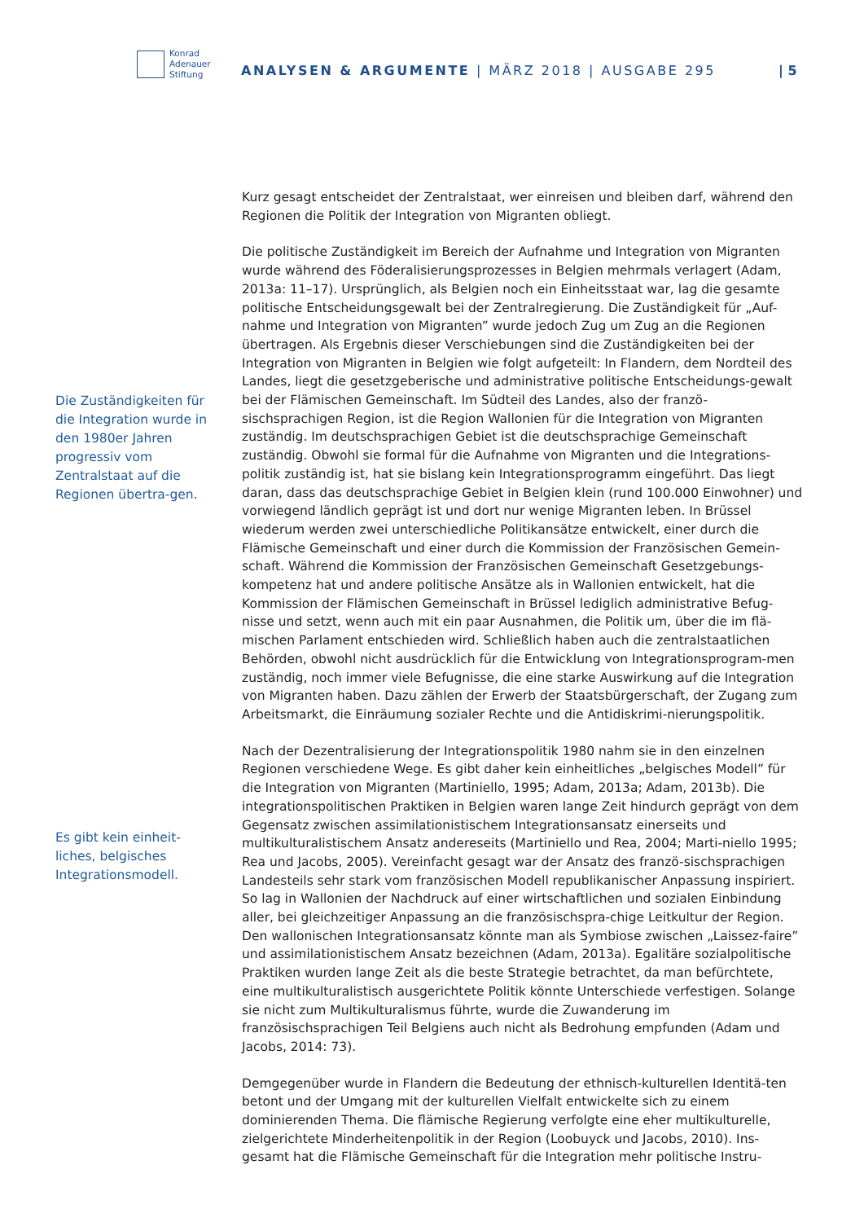Konrad
Adenauer
Stiftung
ANALYSEN & ARGUMENTE | MÄRZ 2018 | AUSGABE 295
| 5
Die Zuständigkeiten für die Integration wurde in den 1980er Jahren progressiv vom Zentralstaat auf die Regionen übertra-gen.
Es gibt kein einheit-liches, belgisches Integrationsmodell.
Kurz gesagt entscheidet der Zentralstaat, wer einreisen und bleiben darf, während den Regionen die Politik der Integration von Migranten obliegt.
Die politische Zuständigkeit im Bereich der Aufnahme und Integration von Migranten wurde während des Föderalisierungsprozesses in Belgien mehrmals verlagert (Adam, 2013a: 11–17). Ursprünglich, als Belgien noch ein Einheitsstaat war, lag die gesamte politische Entscheidungsgewalt bei der Zentralregierung. Die Zuständigkeit für „Auf-nahme und Integration von Migranten” wurde jedoch Zug um Zug an die Regionen übertragen. Als Ergebnis dieser Verschiebungen sind die Zuständigkeiten bei der Integration von Migranten in Belgien wie folgt aufgeteilt: In Flandern, dem Nordteil des Landes, liegt die gesetzgeberische und administrative politische Entscheidungs-gewalt bei der Flämischen Gemeinschaft. Im Südteil des Landes, also der franzö-sischsprachigen Region, ist die Region Wallonien für die Integration von Migranten zuständig. Im deutschsprachigen Gebiet ist die deutschsprachige Gemeinschaft zuständig. Obwohl sie formal für die Aufnahme von Migranten und die Integrations-politik zuständig ist, hat sie bislang kein Integrationsprogramm eingeführt. Das liegt daran, dass das deutschsprachige Gebiet in Belgien klein (rund 100.000 Einwohner) und vorwiegend ländlich geprägt ist und dort nur wenige Migranten leben. In Brüssel wiederum werden zwei unterschiedliche Politikansätze entwickelt, einer durch die Flämische Gemeinschaft und einer durch die Kommission der Französischen Gemein-schaft. Während die Kommission der Französischen Gemeinschaft Gesetzgebungs-kompetenz hat und andere politische Ansätze als in Wallonien entwickelt, hat die Kommission der Flämischen Gemeinschaft in Brüssel lediglich administrative Befug-nisse und setzt, wenn auch mit ein paar Ausnahmen, die Politik um, über die im flä-mischen Parlament entschieden wird. Schließlich haben auch die zentralstaatlichen Behörden, obwohl nicht ausdrücklich für die Entwicklung von Integrationsprogram-men zuständig, noch immer viele Befugnisse, die eine starke Auswirkung auf die Integration von Migranten haben. Dazu zählen der Erwerb der Staatsbürgerschaft, der Zugang zum Arbeitsmarkt, die Einräumung sozialer Rechte und die Antidiskrimi-nierungspolitik.
Nach der Dezentralisierung der Integrationspolitik 1980 nahm sie in den einzelnen Regionen verschiedene Wege. Es gibt daher kein einheitliches „belgisches Modell” für die Integration von Migranten (Martiniello, 1995; Adam, 2013a; Adam, 2013b). Die integrationspolitischen Praktiken in Belgien waren lange Zeit hindurch geprägt von dem Gegensatz zwischen assimilationistischem Integrationsansatz einerseits und multikulturalistischem Ansatz andereseits (Martiniello und Rea, 2004; Marti-niello 1995; Rea und Jacobs, 2005). Vereinfacht gesagt war der Ansatz des franzö-sischsprachigen Landesteils sehr stark vom französischen Modell republikanischer Anpassung inspiriert. So lag in Wallonien der Nachdruck auf einer wirtschaftlichen und sozialen Einbindung aller, bei gleichzeitiger Anpassung an die französischspra-chige Leitkultur der Region. Den wallonischen Integrationsansatz könnte man als Symbiose zwischen „Laissez-faire” und assimilationistischem Ansatz bezeichnen (Adam, 2013a). Egalitäre sozialpolitische Praktiken wurden lange Zeit als die beste Strategie betrachtet, da man befürchtete, eine multikulturalistisch ausgerichtete Politik könnte Unterschiede verfestigen. Solange sie nicht zum Multikulturalismus führte, wurde die Zuwanderung im französischsprachigen Teil Belgiens auch nicht als Bedrohung empfunden (Adam und Jacobs, 2014: 73).
Demgegenüber wurde in Flandern die Bedeutung der ethnisch-kulturellen Identitä-ten betont und der Umgang mit der kulturellen Vielfalt entwickelte sich zu einem dominierenden Thema. Die flämische Regierung verfolgte eine eher multikulturelle, zielgerichtete Minderheitenpolitik in der Region (Loobuyck und Jacobs, 2010). Ins-gesamt hat die Flämische Gemeinschaft für die Integration mehr politische Instru-